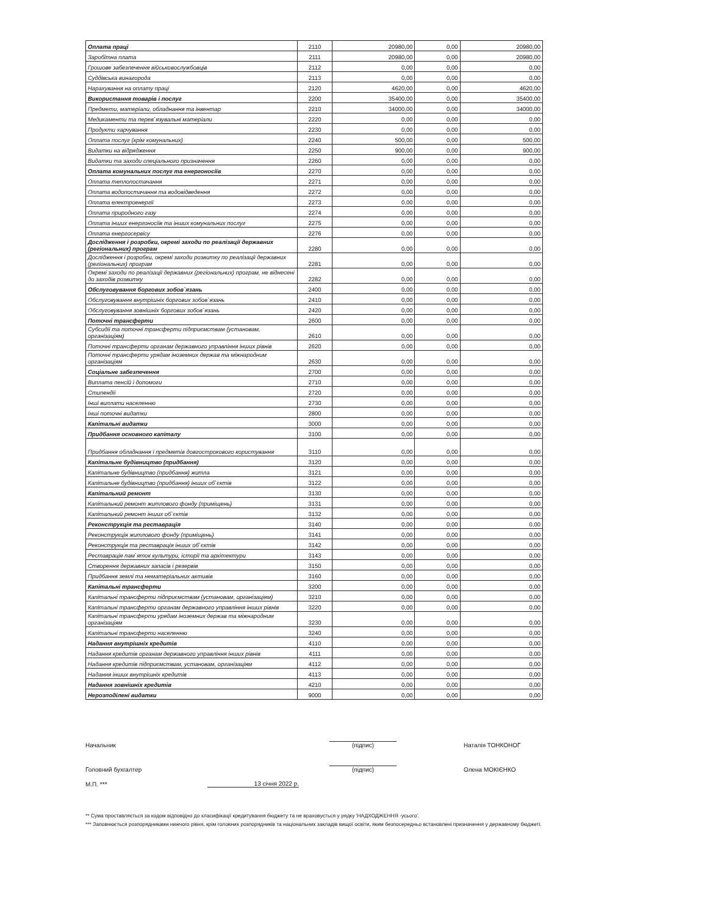| Оплата праці | 2110 | 20980,00 | 0,00 | 20980,00 |
| Заробітна плата | 2111 | 20980,00 | 0,00 | 20980,00 |
| Грошове забезпечення військовослужбовців | 2112 | 0,00 | 0,00 | 0,00 |
| Суддівська винагорода | 2113 | 0,00 | 0,00 | 0,00 |
| Нарахування на оплату праці | 2120 | 4620,00 | 0,00 | 4620,00 |
| Використання товарів і послуг | 2200 | 35400,00 | 0,00 | 35400,00 |
| Предмети, матеріали, обладнання та інвентар | 2210 | 34000,00 | 0,00 | 34000,00 |
| Медикаменти та перев`язувальні матеріали | 2220 | 0,00 | 0,00 | 0,00 |
| Продукти харчування | 2230 | 0,00 | 0,00 | 0,00 |
| Оплата послуг (крім комунальних) | 2240 | 500,00 | 0,00 | 500,00 |
| Видатки на відрядження | 2250 | 900,00 | 0,00 | 900,00 |
| Видатки та заходи спеціального призначення | 2260 | 0,00 | 0,00 | 0,00 |
| Оплата комунальних послуг та енергоносіїв | 2270 | 0,00 | 0,00 | 0,00 |
| Оплата теплопостачання | 2271 | 0,00 | 0,00 | 0,00 |
| Оплата водопостачання та водовідведення | 2272 | 0,00 | 0,00 | 0,00 |
| Оплата електроенергії | 2273 | 0,00 | 0,00 | 0,00 |
| Оплата природного газу | 2274 | 0,00 | 0,00 | 0,00 |
| Оплата інших енергоносіїв та інших комунальних послуг | 2275 | 0,00 | 0,00 | 0,00 |
| Оплата енергосервісу | 2276 | 0,00 | 0,00 | 0,00 |
| Дослідження і розробки, окремі заходи по реалізації державних (регіональних) програм | 2280 | 0,00 | 0,00 | 0,00 |
| Дослідження і розробки, окремі заходи розвитку по реалізації державних (регіональних) програм | 2281 | 0,00 | 0,00 | 0,00 |
| Окремі заходи по реалізації державних (регіональних) програм, не віднесені до заходів розвитку | 2282 | 0,00 | 0,00 | 0,00 |
| Обслуговування боргових зобов`язань | 2400 | 0,00 | 0,00 | 0,00 |
| Обслуговування внутрішніх боргових зобов`язань | 2410 | 0,00 | 0,00 | 0,00 |
| Обслуговування зовнішніх боргових зобов`язань | 2420 | 0,00 | 0,00 | 0,00 |
| Поточні трансферти | 2600 | 0,00 | 0,00 | 0,00 |
| Субсидії та поточні трансферти підприємствам (установам, організаціям) | 2610 | 0,00 | 0,00 | 0,00 |
| Поточні трансферти органам державного управління інших рівнів | 2620 | 0,00 | 0,00 | 0,00 |
| Поточні трансферти урядам іноземних держав та міжнародним організаціям | 2630 | 0,00 | 0,00 | 0,00 |
| Соціальне забезпечення | 2700 | 0,00 | 0,00 | 0,00 |
| Виплата пенсій і допомоги | 2710 | 0,00 | 0,00 | 0,00 |
| Стипендії | 2720 | 0,00 | 0,00 | 0,00 |
| Інші виплати населенню | 2730 | 0,00 | 0,00 | 0,00 |
| Інші поточні видатки | 2800 | 0,00 | 0,00 | 0,00 |
| Капітальні видатки | 3000 | 0,00 | 0,00 | 0,00 |
| Придбання основного капіталу | 3100 | 0,00 | 0,00 | 0,00 |
| Придбання обладнання і предметів довгострокового користування | 3110 | 0,00 | 0,00 | 0,00 |
| Капітальне будівництво (придбання) | 3120 | 0,00 | 0,00 | 0,00 |
| Капітальне будівництво (придбання) житла | 3121 | 0,00 | 0,00 | 0,00 |
| Капітальне будівництво (придбання) інших об`єктів | 3122 | 0,00 | 0,00 | 0,00 |
| Капітальний ремонт | 3130 | 0,00 | 0,00 | 0,00 |
| Капітальний ремонт житлового фонду (приміщень) | 3131 | 0,00 | 0,00 | 0,00 |
| Капітальний ремонт інших об`єктів | 3132 | 0,00 | 0,00 | 0,00 |
| Реконструкція та реставрація | 3140 | 0,00 | 0,00 | 0,00 |
| Реконструкція житлового фонду (приміщень) | 3141 | 0,00 | 0,00 | 0,00 |
| Реконструкція та реставрація інших об`єктів | 3142 | 0,00 | 0,00 | 0,00 |
| Реставрація пам`яток культури, історії та архітектури | 3143 | 0,00 | 0,00 | 0,00 |
| Створення державних запасів і резервів | 3150 | 0,00 | 0,00 | 0,00 |
| Придбання землі та нематеріальних активів | 3160 | 0,00 | 0,00 | 0,00 |
| Капітальні трансферти | 3200 | 0,00 | 0,00 | 0,00 |
| Капітальні трансферти підприємствам (установам, організаціям) | 3210 | 0,00 | 0,00 | 0,00 |
| Капітальні трансферти органам державного управління інших рівнів | 3220 | 0,00 | 0,00 | 0,00 |
| Капітальні трансферти урядам іноземних держав та міжнародним організаціям | 3230 | 0,00 | 0,00 | 0,00 |
| Капітальні трансферти населенню | 3240 | 0,00 | 0,00 | 0,00 |
| Надання внутрішніх кредитів | 4110 | 0,00 | 0,00 | 0,00 |
| Надання кредитів органам державного управління інших рівнів | 4111 | 0,00 | 0,00 | 0,00 |
| Надання кредитів підприємствам, установам, організаціям | 4112 | 0,00 | 0,00 | 0,00 |
| Надання інших внутрішніх кредитів | 4113 | 0,00 | 0,00 | 0,00 |
| Надання зовнішніх кредитів | 4210 | 0,00 | 0,00 | 0,00 |
| Нерозподілені видатки | 9000 | 0,00 | 0,00 | 0,00 |
Начальник (підпис) Наталія ТОНКОНОГ
Головний бухгалтер (підпис) Олена МОКІЄНКО
М.П. *** 13 січня 2022 р.
** Сума проставляється за кодом відповідно до класифікації кредитування бюджету та не враховується у рядку 'НАДХОДЖЕННЯ -усього'.
*** Заповнюється розпорядниками нижчого рівня, крім головних розпорядників та національних закладів вищої освіти, яким безпосередньо встановлені призначення у державному бюджеті.